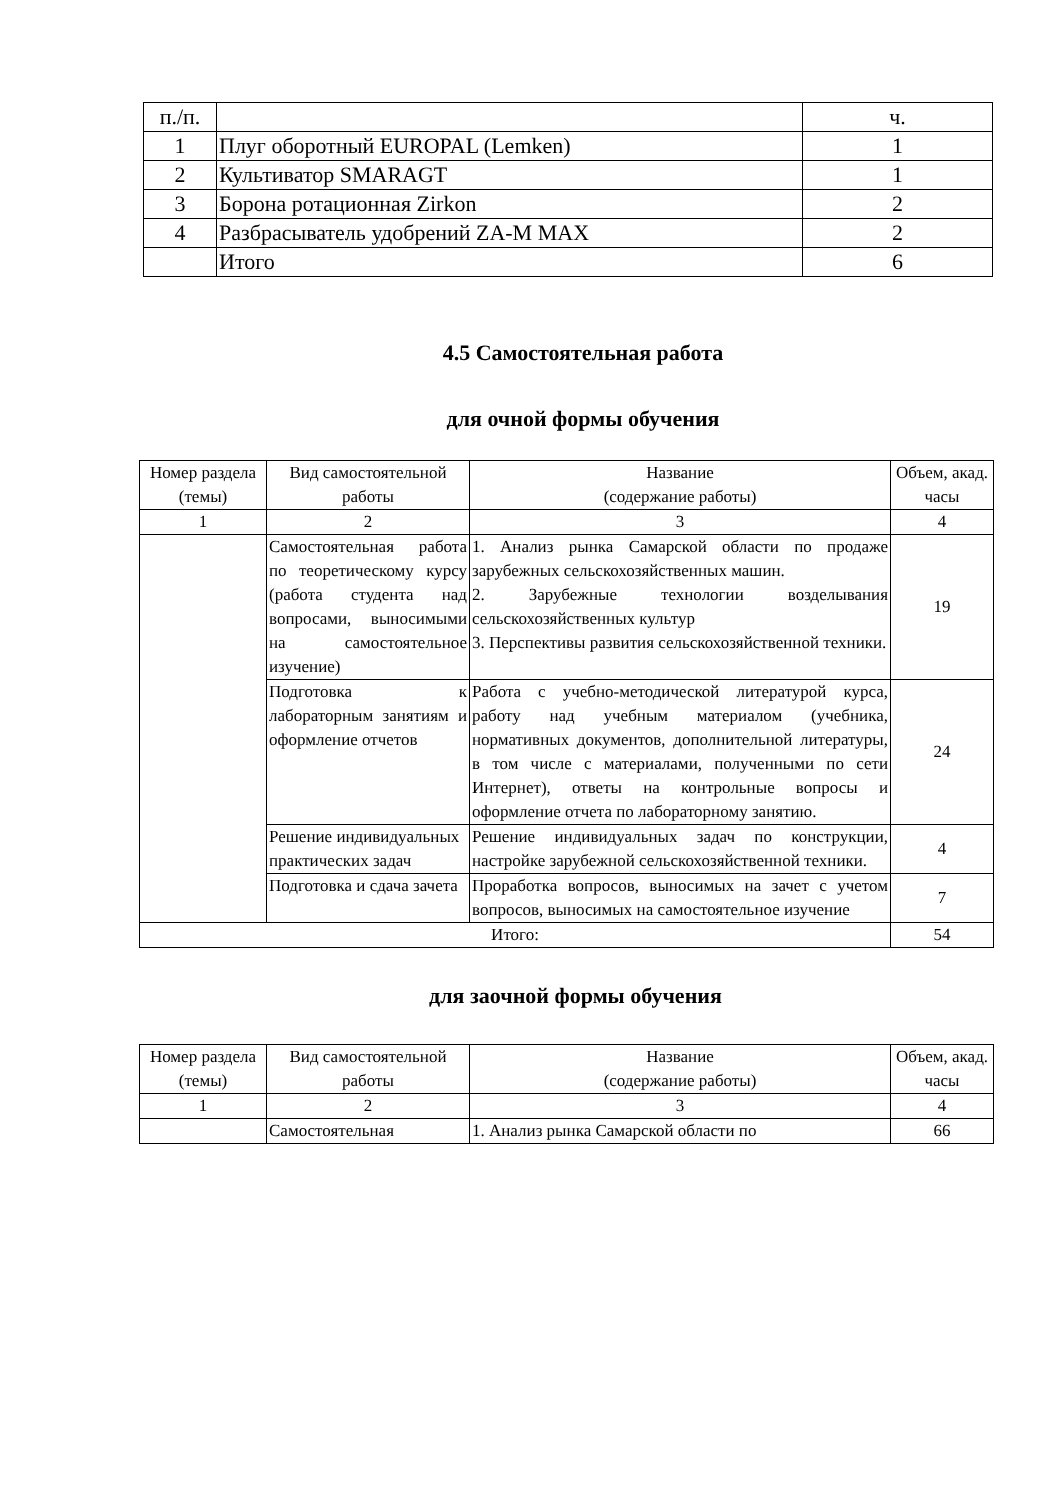| п./п. | | ч. |
| 1 | Плуг оборотный EUROPAL (Lemken) | 1 |
| 2 | Культиватор SMARAGT | 1 |
| 3 | Борона ротационная Zirkon | 2 |
| 4 | Разбрасыватель удобрений ZA-M MAX | 2 |
| | Итого | 6 |
4.5 Самостоятельная работа
для очной формы обучения
| Номер раздела (темы) | Вид самостоятельной работы | Название (содержание работы) | Объем, акад. часы |
| --- | --- | --- | --- |
| 1 | 2 | 3 | 4 |
| | Самостоятельная работа по теоретическому курсу (работа студента над вопросами, выносимыми на самостоятельное изучение) | 1. Анализ рынка Самарской области по продаже зарубежных сельскохозяйственных машин. 2. Зарубежные технологии возделывания сельскохозяйственных культур 3. Перспективы развития сельскохозяйственной техники. | 19 |
| | Подготовка к лабораторным занятиям и оформление отчетов | Работа с учебно-методической литературой курса, работу над учебным материалом (учебника, нормативных документов, дополнительной литературы, в том числе с материалами, полученными по сети Интернет), ответы на контрольные вопросы и оформление отчета по лабораторному занятию. | 24 |
| | Решение индивидуальных практических задач | Решение индивидуальных задач по конструкции, настройке зарубежной сельскохозяйственной техники. | 4 |
| | Подготовка и сдача зачета | Проработка вопросов, выносимых на зачет с учетом вопросов, выносимых на самостоятельное изучение | 7 |
| Итого: | | | 54 |
для заочной формы обучения
| Номер раздела (темы) | Вид самостоятельной работы | Название (содержание работы) | Объем, акад. часы |
| --- | --- | --- | --- |
| 1 | 2 | 3 | 4 |
| | Самостоятельная | 1. Анализ рынка Самарской области по | 66 |